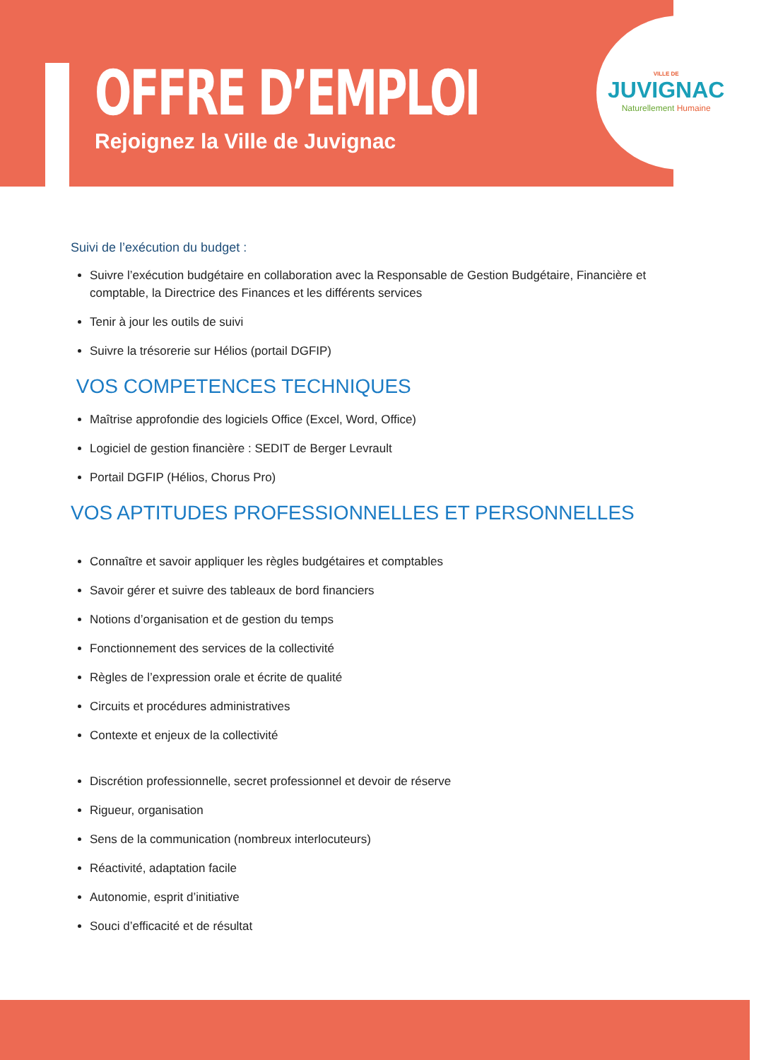OFFRE D’EMPLOI
Rejoignez la Ville de Juvignac
VILLE DE
JUVIGNAC
Naturellement Humaine
Suivi de l’exécution du budget :
Suivre l’exécution budgétaire en collaboration avec la Responsable de Gestion Budgétaire, Financière et comptable, la Directrice des Finances et les différents services
Tenir à jour les outils de suivi
Suivre la trésorerie sur Hélios (portail DGFIP)
VOS COMPETENCES TECHNIQUES
Maîtrise approfondie des logiciels Office (Excel, Word, Office)
Logiciel de gestion financière : SEDIT de Berger Levrault
Portail DGFIP (Hélios, Chorus Pro)
VOS APTITUDES PROFESSIONNELLES ET PERSONNELLES
Connaître et savoir appliquer les règles budgétaires et comptables
Savoir gérer et suivre des tableaux de bord financiers
Notions d’organisation et de gestion du temps
Fonctionnement des services de la collectivité
Règles de l’expression orale et écrite de qualité
Circuits et procédures administratives
Contexte et enjeux de la collectivité
Discrétion professionnelle, secret professionnel et devoir de réserve
Rigueur, organisation
Sens de la communication (nombreux interlocuteurs)
Réactivité, adaptation facile
Autonomie, esprit d’initiative
Souci d’efficacité et de résultat